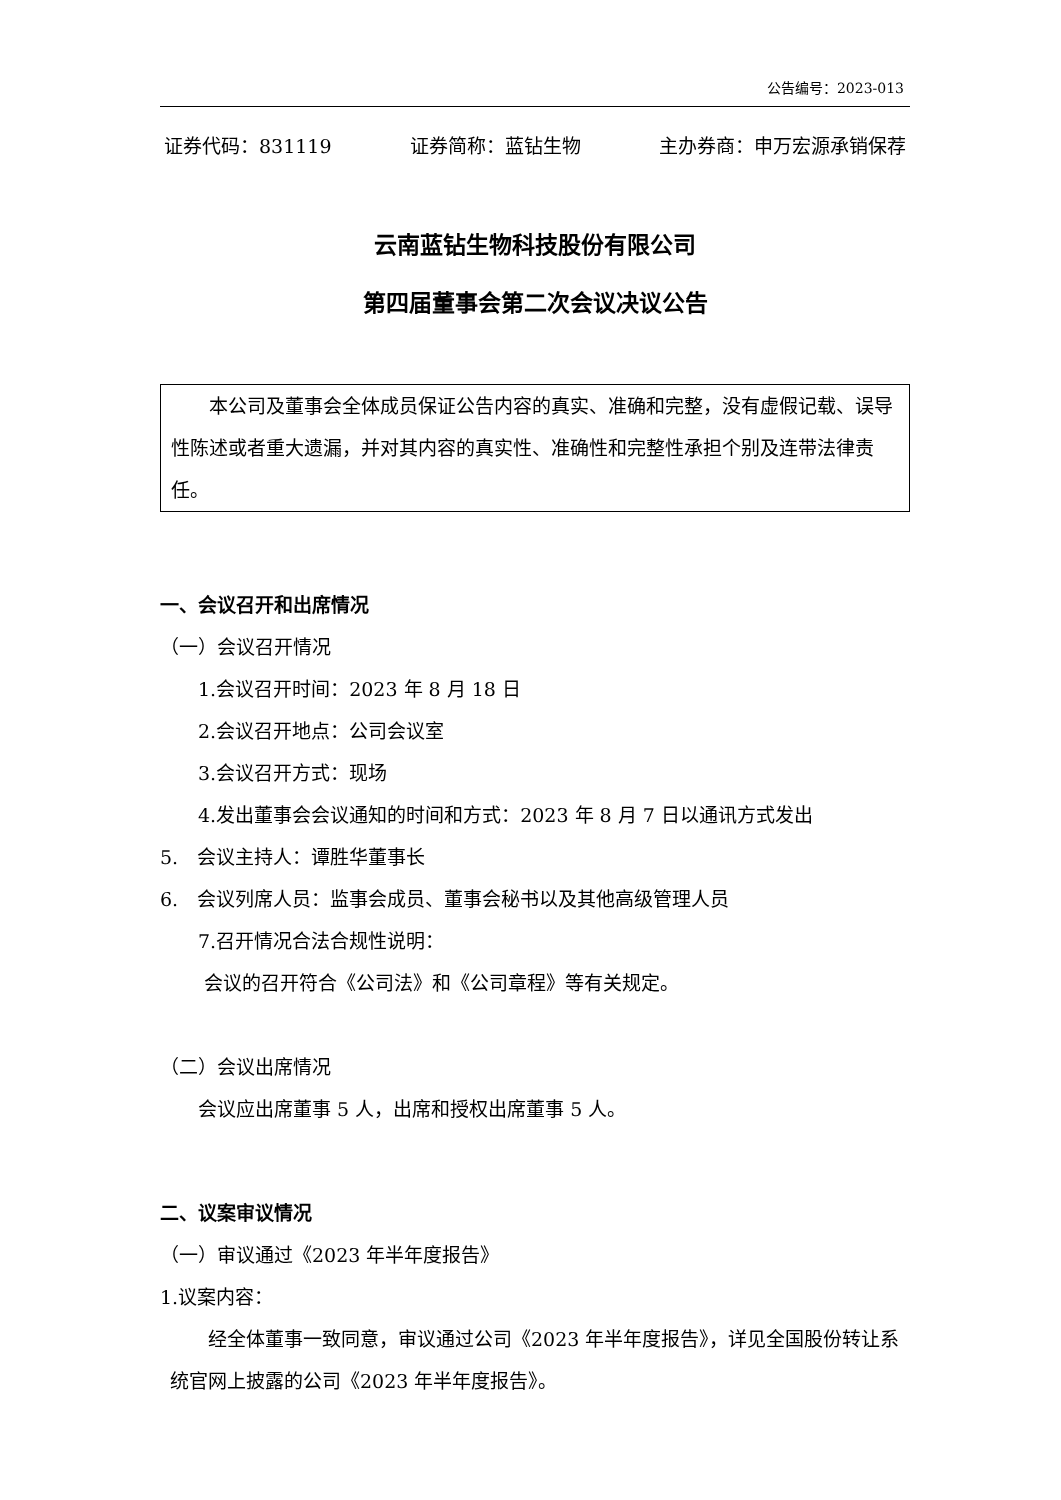公告编号：2023-013
证券代码：831119 证券简称：蓝钻生物 主办券商：申万宏源承销保荐
云南蓝钻生物科技股份有限公司
第四届董事会第二次会议决议公告
　　本公司及董事会全体成员保证公告内容的真实、准确和完整，没有虚假记载、误导性陈述或者重大遗漏，并对其内容的真实性、准确性和完整性承担个别及连带法律责任。
一、会议召开和出席情况
（一）会议召开情况
　　1.会议召开时间：2023 年 8 月 18 日
　　2.会议召开地点：公司会议室
　　3.会议召开方式：现场
　　4.发出董事会会议通知的时间和方式：2023 年 8 月 7 日以通讯方式发出
5.　会议主持人：谭胜华董事长
6.　会议列席人员：监事会成员、董事会秘书以及其他高级管理人员
　　7.召开情况合法合规性说明：
　　 会议的召开符合《公司法》和《公司章程》等有关规定。
（二）会议出席情况
　　会议应出席董事 5 人，出席和授权出席董事 5 人。
二、议案审议情况
（一）审议通过《2023 年半年度报告》
1.议案内容：
　　经全体董事一致同意，审议通过公司《2023 年半年度报告》，详见全国股份转让系统官网上披露的公司《2023 年半年度报告》。